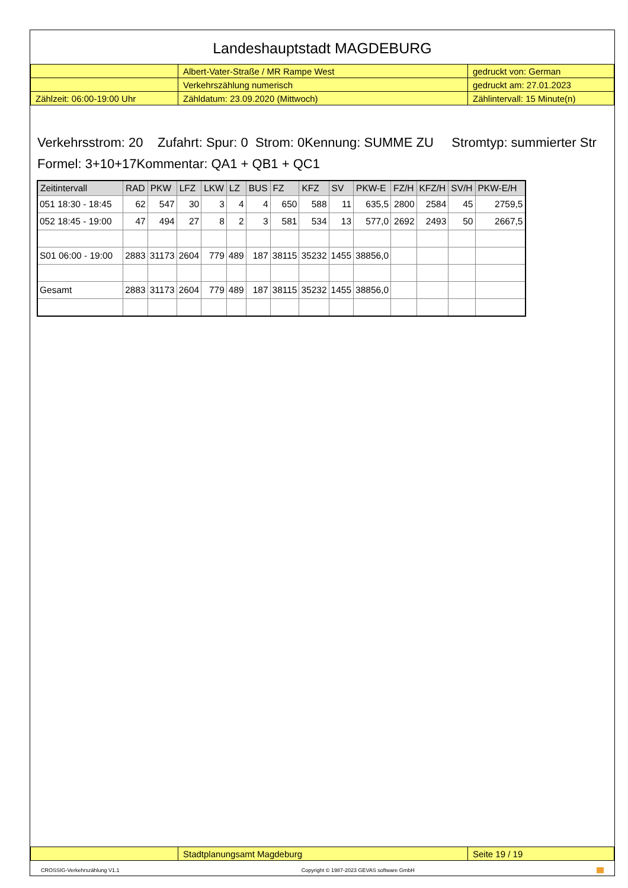Landeshauptstadt MAGDEBURG
| | Albert-Vater-Straße / MR Rampe West | gedruckt von: German |
| | Verkehrszählung numerisch | gedruckt am: 27.01.2023 |
| Zählzeit: 06:00-19:00 Uhr | Zähldatum: 23.09.2020 (Mittwoch) | Zählintervall: 15 Minute(n) |
Verkehrsstrom: 20 Zufahrt: Spur: 0 Strom: 0Kennung: SUMME ZU Stromtyp: summierter Str
Formel: 3+10+17Kommentar: QA1 + QB1 + QC1
| Zeitintervall | RAD | PKW | LFZ | LKW | LZ | BUS | FZ | KFZ | SV | PKW-E | FZ/H | KFZ/H | SV/H | PKW-E/H |
| --- | --- | --- | --- | --- | --- | --- | --- | --- | --- | --- | --- | --- | --- | --- |
| 051 18:30 - 18:45 | 62 | 547 | 30 | 3 | 4 | 4 | 650 | 588 | 11 | 635,5 | 2800 | 2584 | 45 | 2759,5 |
| 052 18:45 - 19:00 | 47 | 494 | 27 | 8 | 2 | 3 | 581 | 534 | 13 | 577,0 | 2692 | 2493 | 50 | 2667,5 |
| S01 06:00 - 19:00 | 2883 | 31173 | 2604 | 779 | 489 | 187 | 38115 | 35232 | 1455 | 38856,0 | | | | |
| Gesamt | 2883 | 31173 | 2604 | 779 | 489 | 187 | 38115 | 35232 | 1455 | 38856,0 | | | | |
| | Stadtplanungsamt Magdeburg | Seite 19 / 19 |
CROSSIG-Verkehrszählung V1.1 Copyright © 1987-2023 GEVAS software GmbH